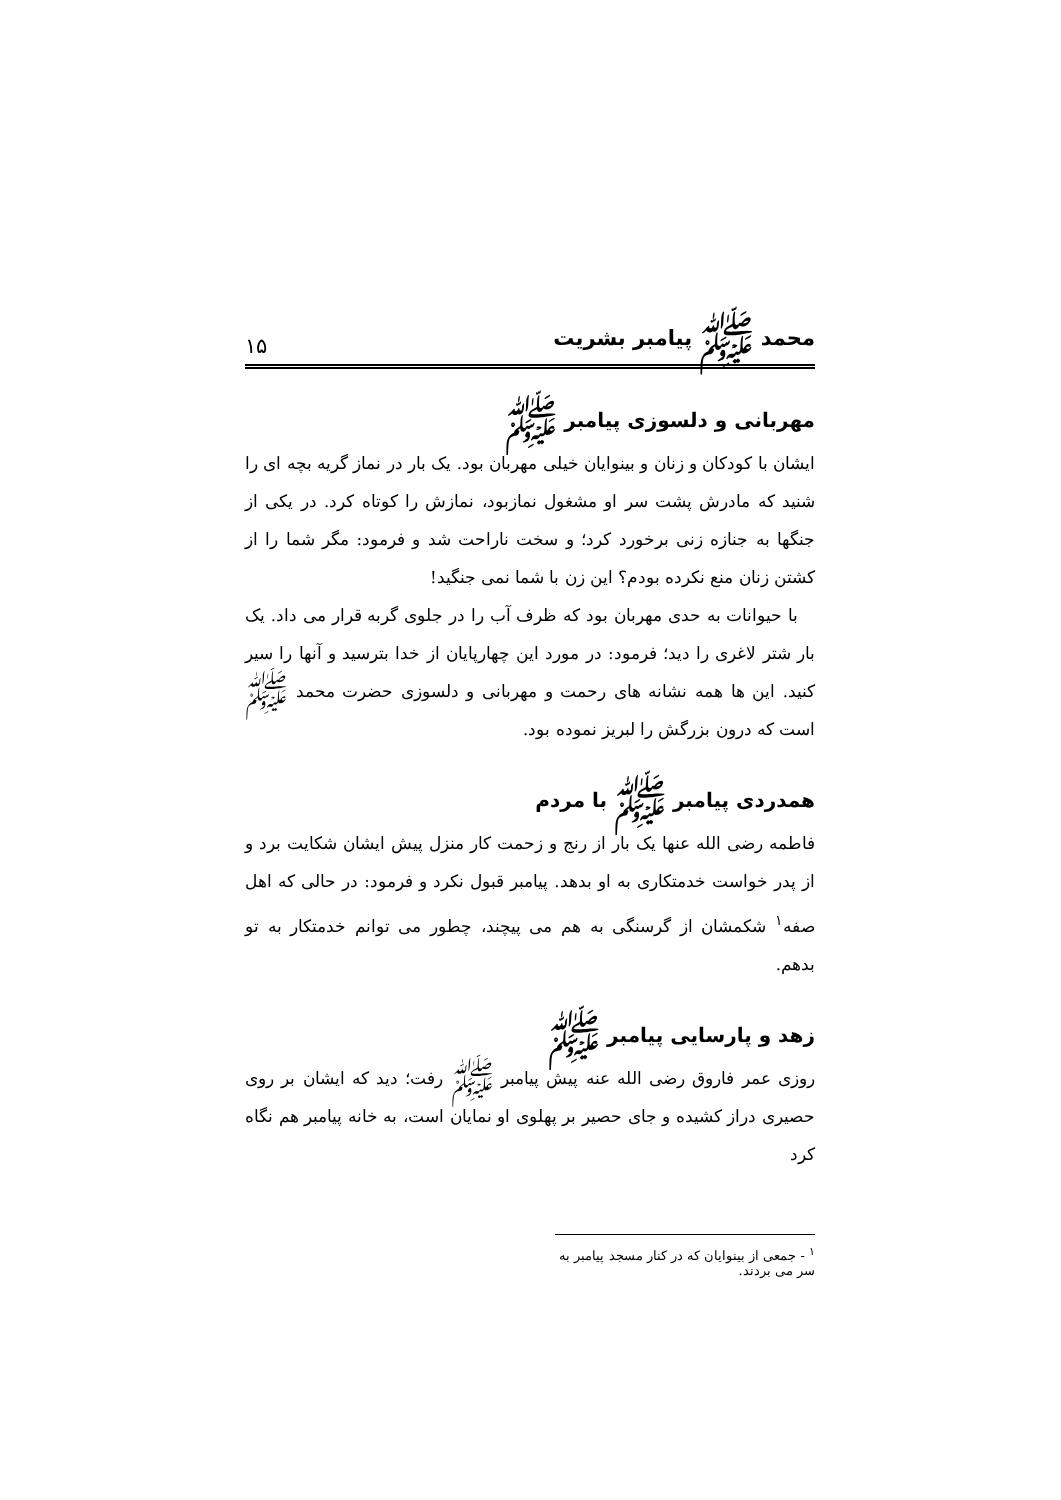محمد ﷺ پیامبر بشریت ۱۵
مهربانی و دلسوزی پیامبر ﷺ
ایشان با کودکان و زنان و بینوایان خیلی مهربان بود. یک بار در نماز گریه بچه ای را شنید که مادرش پشت سر او مشغول نمازبود، نمازش را کوتاه کرد. در یکی از جنگها به جنازه زنی برخورد کرد؛ و سخت ناراحت شد و فرمود: مگر شما را از کشتن زنان منع نکرده بودم؟ این زن با شما نمی جنگید!
با حیوانات به حدی مهربان بود که ظرف آب را در جلوی گربه قرار می داد. یک بار شتر لاغری را دید؛ فرمود: در مورد این چهارپایان از خدا بترسید و آنها را سیر کنید. این ها همه نشانه های رحمت و مهربانی و دلسوزی حضرت محمد ﷺ است که درون بزرگش را لبریز نموده بود.
همدردی پیامبر ﷺ با مردم
فاطمه رضی الله عنها یک بار از رنج و زحمت کار منزل پیش ایشان شکایت برد و از پدر خواست خدمتکاری به او بدهد. پیامبر قبول نکرد و فرمود: در حالی که اهل صفه<sup>۱</sup> شکمشان از گرسنگی به هم می پیچند، چطور می توانم خدمتکار به تو بدهم.
زهد و پارسایی پیامبر ﷺ
روزی عمر فاروق رضی الله عنه پیش پیامبر ﷺ رفت؛ دید که ایشان بر روی حصیری دراز کشیده و جای حصیر بر پهلوی او نمایان است، به خانه پیامبر هم نگاه کرد
<sup>۱</sup> - جمعی از بینوایان که در کنار مسجد پیامبر به سر می بردند.